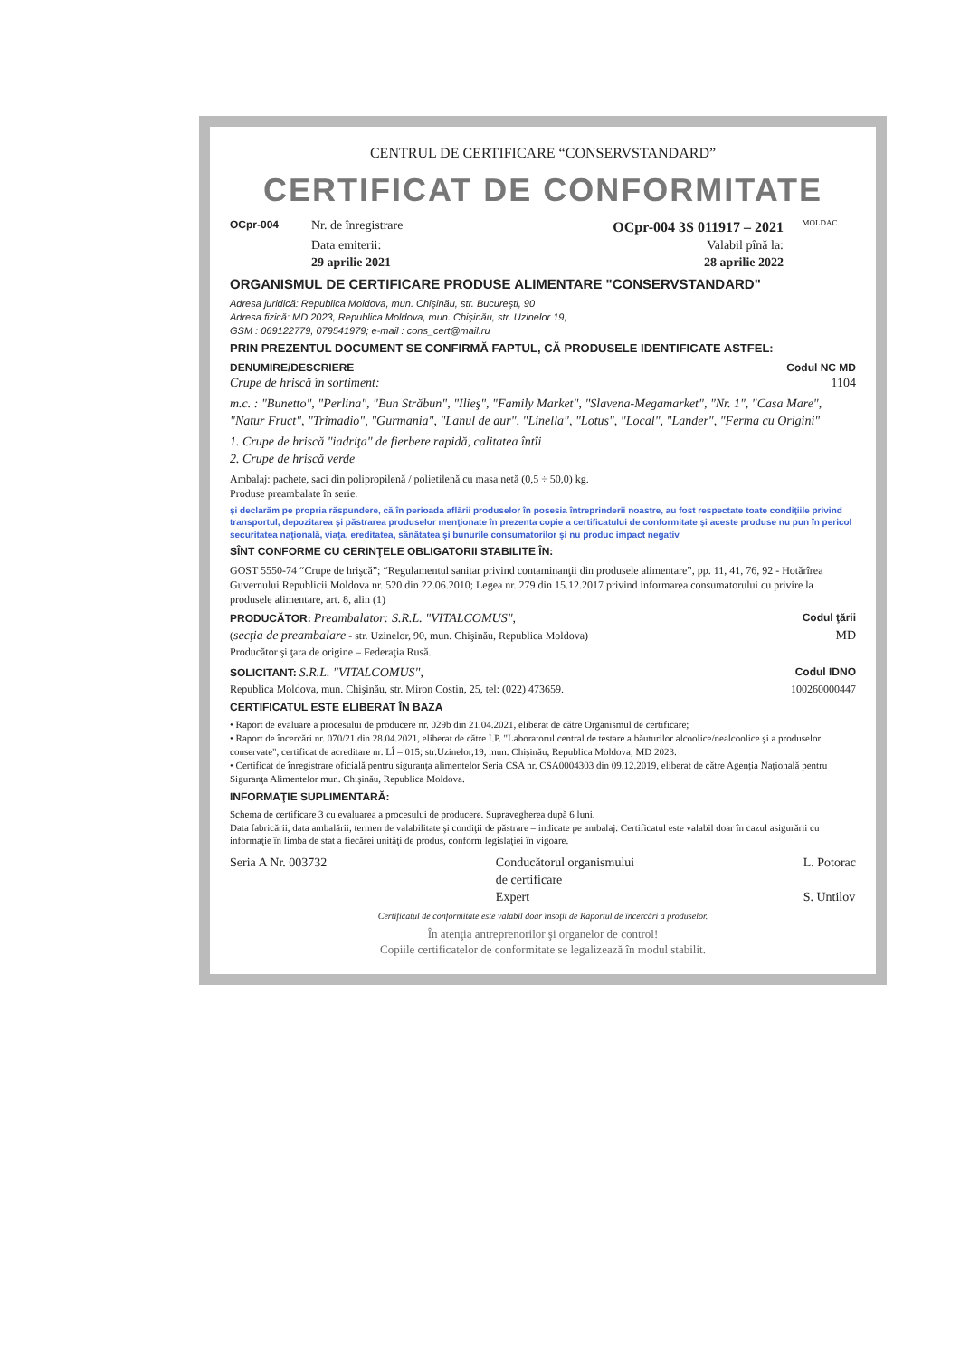CENTRUL DE CERTIFICARE “CONSERVSTANDARD”
CERTIFICAT DE CONFORMITATE
OCpr-004
Nr. de înregistrare OCpr-004 3S 011917 – 2021
Data emiterii: Valabil pînă la:
29 aprilie 2021 28 aprilie 2022
MOLDAC
ORGANISMUL DE CERTIFICARE PRODUSE ALIMENTARE "CONSERVSTANDARD"
Adresa juridică: Republica Moldova, mun. Chişinău, str. Bucureşti, 90
Adresa fizică: MD 2023, Republica Moldova, mun. Chişinău, str. Uzinelor 19,
GSM : 069122779, 079541979; e-mail : cons_cert@mail.ru
PRIN PREZENTUL DOCUMENT SE CONFIRMĂ FAPTUL, CĂ PRODUSELE IDENTIFICATE ASTFEL:
DENUMIRE/DESCRIERE Codul NC MD
Crupe de hriscă în sortiment: 1104
m.c. : "Bunetto", "Perlina", "Bun Străbun", "Ilieş", "Family Market", "Slavena-Megamarket", "Nr. 1", "Casa Mare", "Natur Fruct", "Trimadio", "Gurmania", "Lanul de aur", "Linella", "Lotus", "Local", "Lander", "Ferma cu Origini"
1. Crupe de hriscă "iadriţa" de fierbere rapidă, calitatea întîi
2. Crupe de hriscă verde
Ambalaj: pachete, saci din polipropilenă / polietilenă cu masa netă (0,5 ÷ 50,0) kg.
Produse preambalate în serie.
şi declarăm pe propria răspundere, că în perioada aflării produselor în posesia întreprinderii noastre, au fost respectate toate condiţiile privind transportul, depozitarea şi păstrarea produselor menţionate în prezenta copie a certificatului de conformitate şi aceste produse nu pun în pericol securitatea naţională, viaţa, ereditatea, sănătatea şi bunurile consumatorilor şi nu produc impact negativ
SÎNT CONFORME CU CERINŢELE OBLIGATORII STABILITE ÎN:
GOST 5550-74 “Crupe de hrişcă”; “Regulamentul sanitar privind contaminanţii din produsele alimentare”, pp. 11, 41, 76, 92 - Hotărîrea Guvernului Republicii Moldova nr. 520 din 22.06.2010; Legea nr. 279 din 15.12.2017 privind informarea consumatorului cu privire la produsele alimentare, art. 8, alin (1)
PRODUCĂTOR: Preambalator: S.R.L. "VITALCOMUS", Codul ţării
(secţia de preambalare - str. Uzinelor, 90, mun. Chişinău, Republica Moldova)
Producător şi ţara de origine – Federaţia Rusă. MD
SOLICITANT: S.R.L. "VITALCOMUS", Codul IDNO
Republica Moldova, mun. Chişinău, str. Miron Costin, 25, tel: (022) 473659. 100260000447
CERTIFICATUL ESTE ELIBERAT ÎN BAZA
• Raport de evaluare a procesului de producere nr. 029b din 21.04.2021, eliberat de către Organismul de certificare;
• Raport de încercări nr. 070/21 din 28.04.2021, eliberat de către I.P. "Laboratorul central de testare a băuturilor alcoolice/nealcoolice şi a produselor conservate", certificat de acreditare nr. LÎ – 015; str.Uzinelor,19, mun. Chişinău, Republica Moldova, MD 2023.
• Certificat de înregistrare oficială pentru siguranţa alimentelor Seria CSA nr. CSA0004303 din 09.12.2019, eliberat de către Agenţia Naţională pentru Siguranţa Alimentelor mun. Chişinău, Republica Moldova.
INFORMAŢIE SUPLIMENTARĂ:
Schema de certificare 3 cu evaluarea a procesului de producere. Supravegherea după 6 luni.
Data fabricării, data ambalării, termen de valabilitate şi condiţii de păstrare – indicate pe ambalaj. Certificatul este valabil doar în cazul asigurării cu informaţie în limba de stat a fiecărei unităţi de produs, conform legislaţiei în vigoare.
Seria A Nr. 003732 Conducătorul organismului
de certificare
Expert L. Potorac
S. Untilov
Certificatul de conformitate este valabil doar însoţit de Raportul de încercări a produselor.
În atenţia antreprenorilor şi organelor de control!
Copiile certificatelor de conformitate se legalizează în modul stabilit.